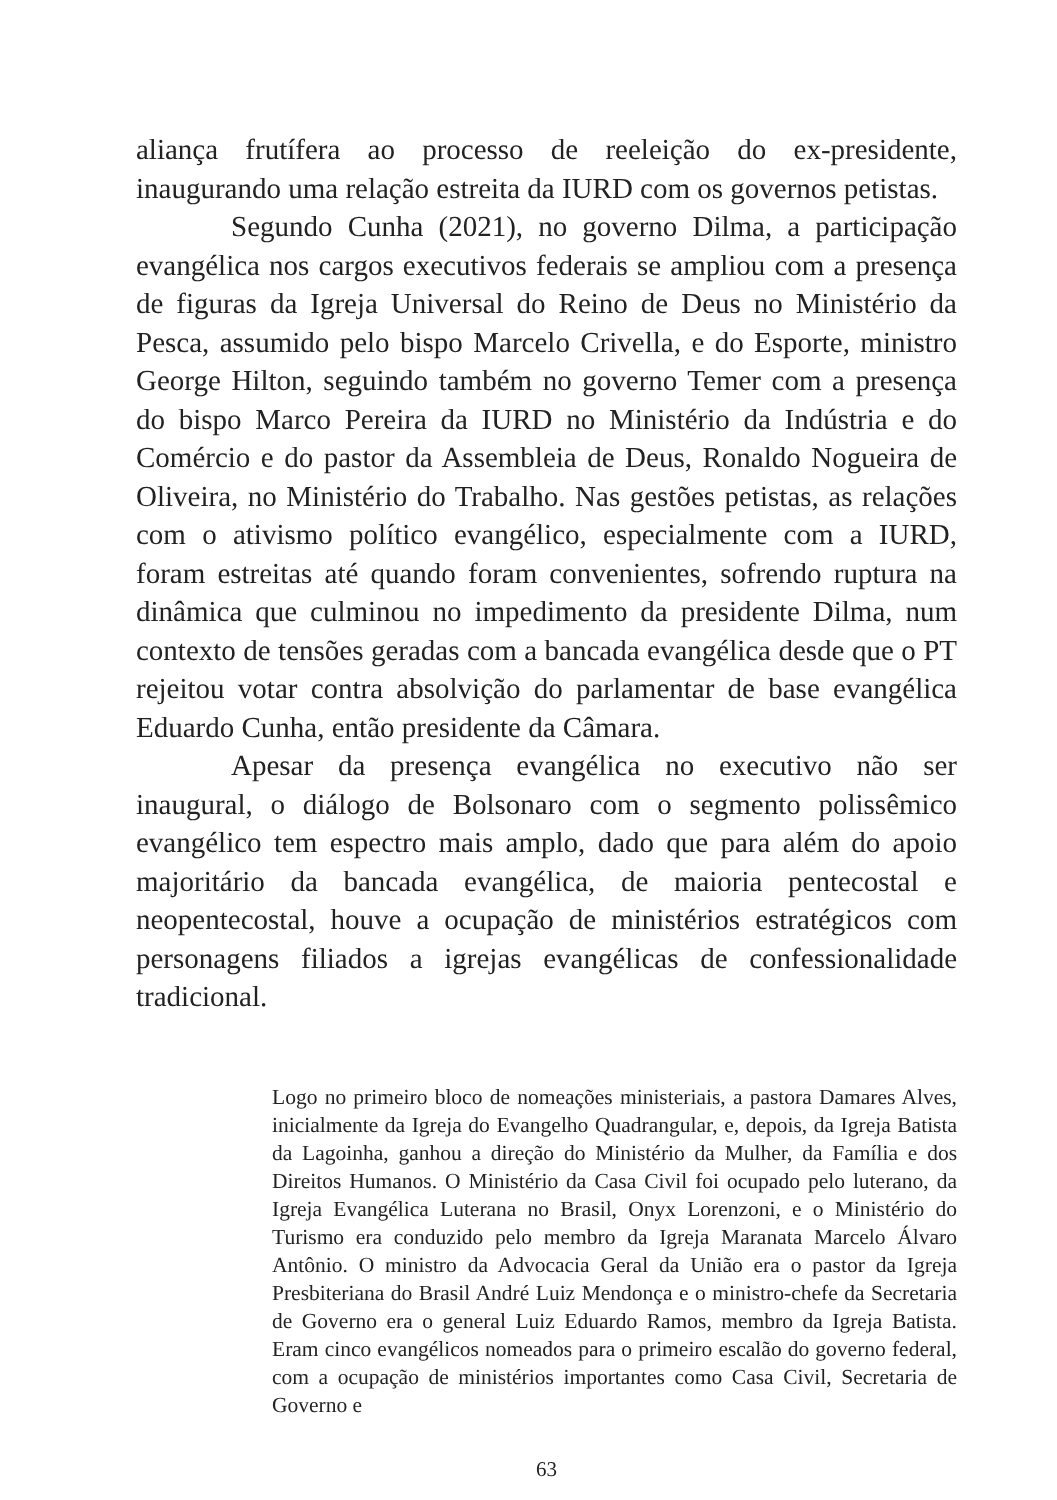aliança frutífera ao processo de reeleição do ex-presidente, inaugurando uma relação estreita da IURD com os governos petistas.
Segundo Cunha (2021), no governo Dilma, a participação evangélica nos cargos executivos federais se ampliou com a presença de figuras da Igreja Universal do Reino de Deus no Ministério da Pesca, assumido pelo bispo Marcelo Crivella, e do Esporte, ministro George Hilton, seguindo também no governo Temer com a presença do bispo Marco Pereira da IURD no Ministério da Indústria e do Comércio e do pastor da Assembleia de Deus, Ronaldo Nogueira de Oliveira, no Ministério do Trabalho. Nas gestões petistas, as relações com o ativismo político evangélico, especialmente com a IURD, foram estreitas até quando foram convenientes, sofrendo ruptura na dinâmica que culminou no impedimento da presidente Dilma, num contexto de tensões geradas com a bancada evangélica desde que o PT rejeitou votar contra absolvição do parlamentar de base evangélica Eduardo Cunha, então presidente da Câmara.
Apesar da presença evangélica no executivo não ser inaugural, o diálogo de Bolsonaro com o segmento polissêmico evangélico tem espectro mais amplo, dado que para além do apoio majoritário da bancada evangélica, de maioria pentecostal e neopentecostal, houve a ocupação de ministérios estratégicos com personagens filiados a igrejas evangélicas de confessionalidade tradicional.
Logo no primeiro bloco de nomeações ministeriais, a pastora Damares Alves, inicialmente da Igreja do Evangelho Quadrangular, e, depois, da Igreja Batista da Lagoinha, ganhou a direção do Ministério da Mulher, da Família e dos Direitos Humanos. O Ministério da Casa Civil foi ocupado pelo luterano, da Igreja Evangélica Luterana no Brasil, Onyx Lorenzoni, e o Ministério do Turismo era conduzido pelo membro da Igreja Maranata Marcelo Álvaro Antônio. O ministro da Advocacia Geral da União era o pastor da Igreja Presbiteriana do Brasil André Luiz Mendonça e o ministro-chefe da Secretaria de Governo era o general Luiz Eduardo Ramos, membro da Igreja Batista. Eram cinco evangélicos nomeados para o primeiro escalão do governo federal, com a ocupação de ministérios importantes como Casa Civil, Secretaria de Governo e
63